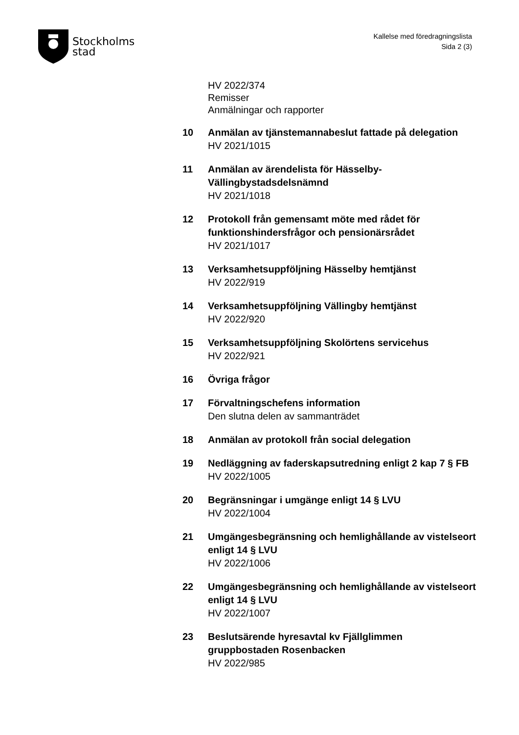Stockholms
stad
Kallelse med föredragningslista
Sida 2 (3)
HV 2022/374
Remisser
Anmälningar och rapporter
10 Anmälan av tjänstemannabeslut fattade på delegation
HV 2021/1015
11 Anmälan av ärendelista för Hässelby-Vällingbystadsdelsnämnd
HV 2021/1018
12 Protokoll från gemensamt möte med rådet för funktionshindersfrågor och pensionärsrådet
HV 2021/1017
13 Verksamhetsuppföljning Hässelby hemtjänst
HV 2022/919
14 Verksamhetsuppföljning Vällingby hemtjänst
HV 2022/920
15 Verksamhetsuppföljning Skolörtens servicehus
HV 2022/921
16 Övriga frågor
17 Förvaltningschefens information
Den slutna delen av sammanträdet
18 Anmälan av protokoll från social delegation
19 Nedläggning av faderskapsutredning enligt 2 kap 7 § FB
HV 2022/1005
20 Begränsningar i umgänge enligt 14 § LVU
HV 2022/1004
21 Umgängesbegränsning och hemlighållande av vistelseort enligt 14 § LVU
HV 2022/1006
22 Umgängesbegränsning och hemlighållande av vistelseort enligt 14 § LVU
HV 2022/1007
23 Beslutsärende hyresavtal kv Fjällglimmen gruppbostaden Rosenbacken
HV 2022/985